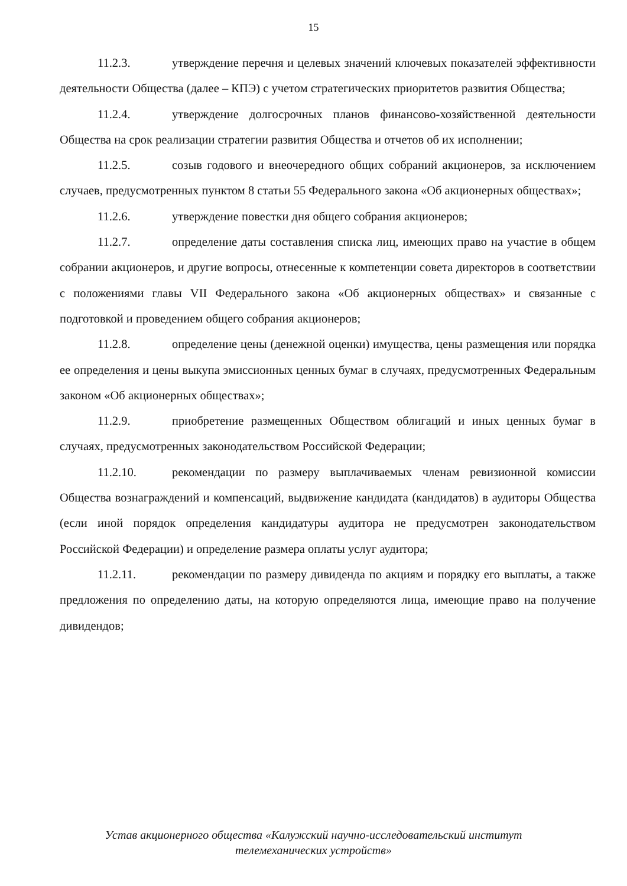15
11.2.3. утверждение перечня и целевых значений ключевых показателей эффективности деятельности Общества (далее – КПЭ) с учетом стратегических приоритетов развития Общества;
11.2.4. утверждение долгосрочных планов финансово-хозяйственной деятельности Общества на срок реализации стратегии развития Общества и отчетов об их исполнении;
11.2.5. созыв годового и внеочередного общих собраний акционеров, за исключением случаев, предусмотренных пунктом 8 статьи 55 Федерального закона «Об акционерных обществах»;
11.2.6. утверждение повестки дня общего собрания акционеров;
11.2.7. определение даты составления списка лиц, имеющих право на участие в общем собрании акционеров, и другие вопросы, отнесенные к компетенции совета директоров в соответствии с положениями главы VII Федерального закона «Об акционерных обществах» и связанные с подготовкой и проведением общего собрания акционеров;
11.2.8. определение цены (денежной оценки) имущества, цены размещения или порядка ее определения и цены выкупа эмиссионных ценных бумаг в случаях, предусмотренных Федеральным законом «Об акционерных обществах»;
11.2.9. приобретение размещенных Обществом облигаций и иных ценных бумаг в случаях, предусмотренных законодательством Российской Федерации;
11.2.10. рекомендации по размеру выплачиваемых членам ревизионной комиссии Общества вознаграждений и компенсаций, выдвижение кандидата (кандидатов) в аудиторы Общества (если иной порядок определения кандидатуры аудитора не предусмотрен законодательством Российской Федерации) и определение размера оплаты услуг аудитора;
11.2.11. рекомендации по размеру дивиденда по акциям и порядку его выплаты, а также предложения по определению даты, на которую определяются лица, имеющие право на получение дивидендов;
Устав акционерного общества «Калужский научно-исследовательский институт
телемеханических устройств»